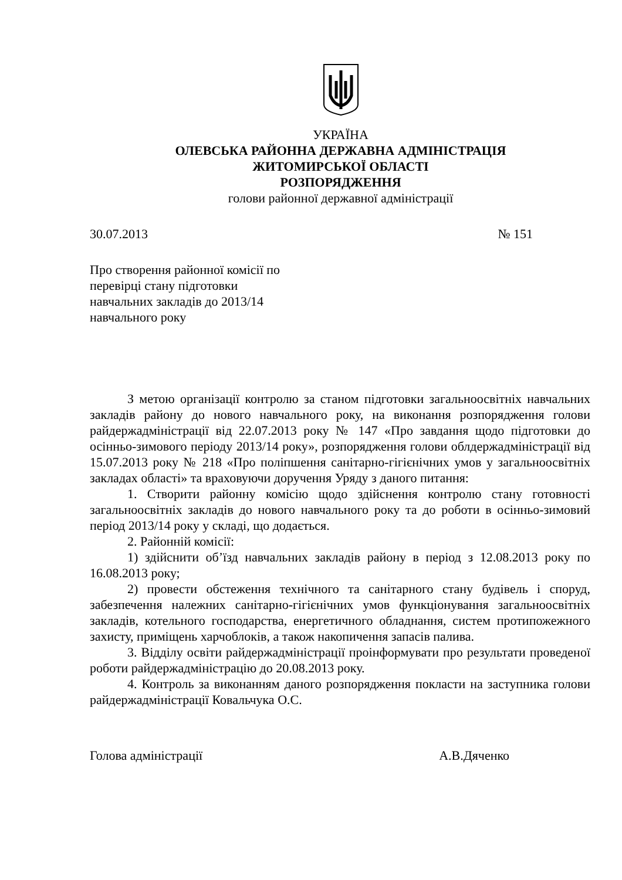УКРАЇНА
ОЛЕВСЬКА РАЙОННА ДЕРЖАВНА АДМІНІСТРАЦІЯ
ЖИТОМИРСЬКОЇ ОБЛАСТІ
РОЗПОРЯДЖЕННЯ
голови районної державної адміністрації
30.07.2013 № 151
Про створення районної комісії по
перевірці стану підготовки
навчальних закладів до 2013/14
навчального року
З метою організації контролю за станом підготовки загальноосвітніх навчальних закладів району до нового навчального року, на виконання розпорядження голови райдержадміністрації від 22.07.2013 року № 147 «Про завдання щодо підготовки до осінньо-зимового періоду 2013/14 року», розпорядження голови облдержадміністрації від 15.07.2013 року № 218 «Про поліпшення санітарно-гігієнічних умов у загальноосвітніх закладах області» та враховуючи доручення Уряду з даного питання:
1. Створити районну комісію щодо здійснення контролю стану готовності загальноосвітніх закладів до нового навчального року та до роботи в осінньо-зимовий період 2013/14 року у складі, що додається.
2. Районній комісії:
1) здійснити об’їзд навчальних закладів району в період з 12.08.2013 року по 16.08.2013 року;
2) провести обстеження технічного та санітарного стану будівель і споруд, забезпечення належних санітарно-гігієнічних умов функціонування загальноосвітніх закладів, котельного господарства, енергетичного обладнання, систем протипожежного захисту, приміщень харчоблоків, а також накопичення запасів палива.
3. Відділу освіти райдержадміністрації проінформувати про результати проведеної роботи райдержадміністрацію до 20.08.2013 року.
4. Контроль за виконанням даного розпорядження покласти на заступника голови райдержадміністрації Ковальчука О.С.
Голова адміністрації А.В.Дяченко